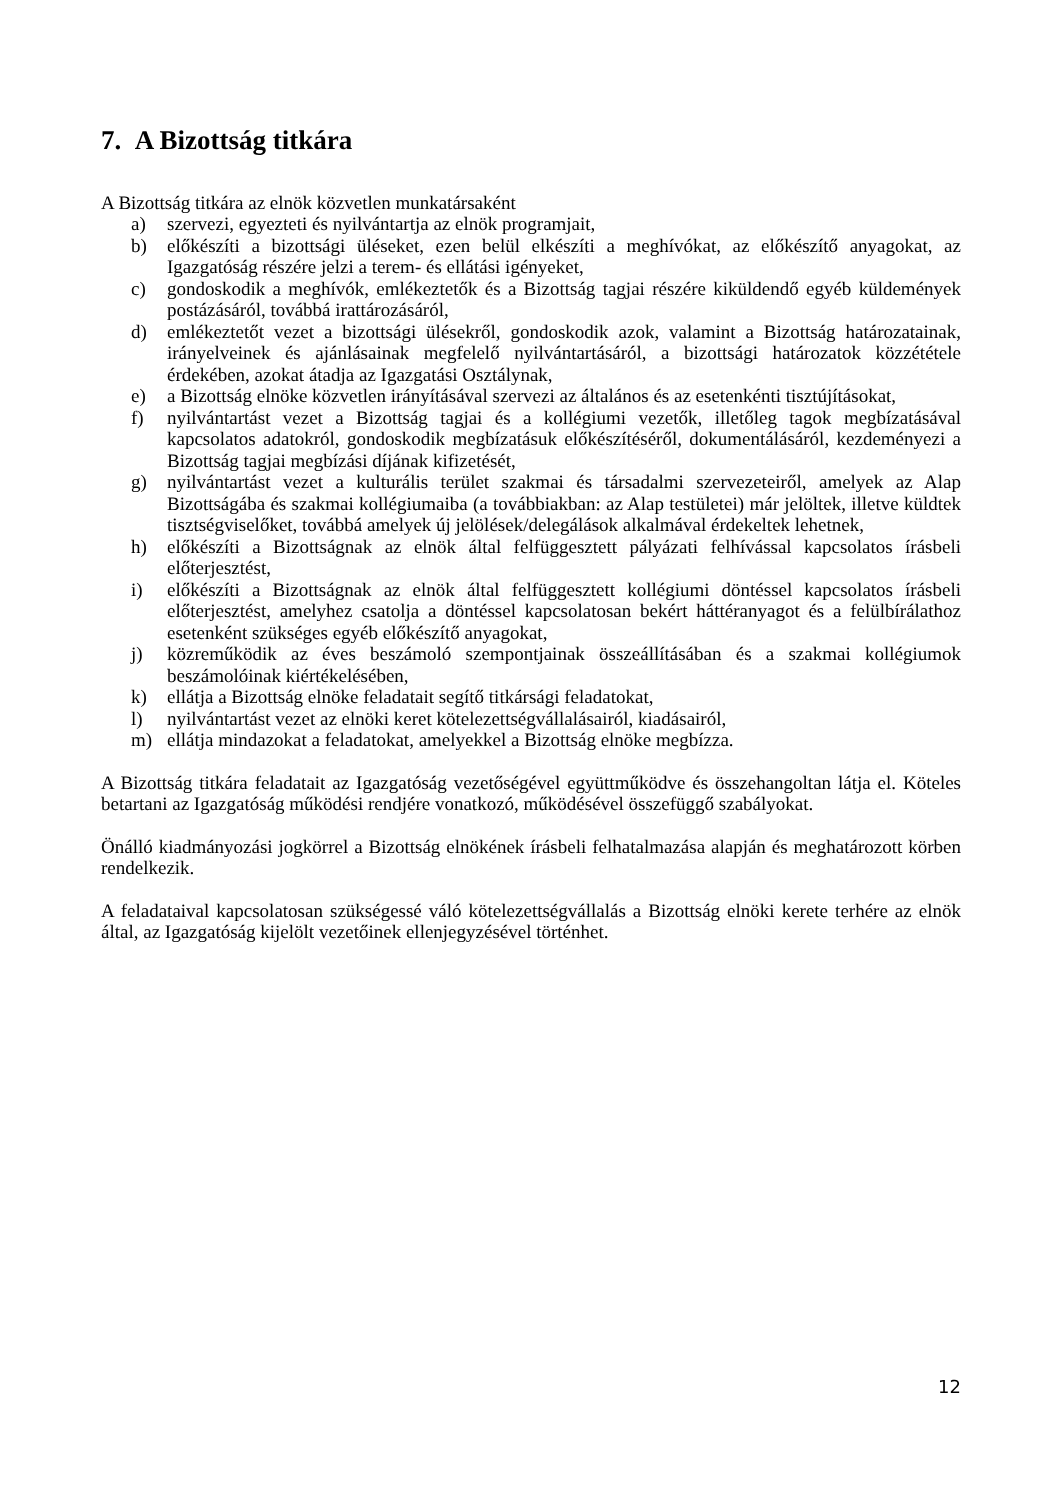7. A Bizottság titkára
A Bizottság titkára az elnök közvetlen munkatársaként
a) szervezi, egyezteti és nyilvántartja az elnök programjait,
b) előkészíti a bizottsági üléseket, ezen belül elkészíti a meghívókat, az előkészítő anyagokat, az Igazgatóság részére jelzi a terem- és ellátási igényeket,
c) gondoskodik a meghívók, emlékeztetők és a Bizottság tagjai részére kiküldendő egyéb küldemények postázásáról, továbbá irattározásáról,
d) emlékeztetőt vezet a bizottsági ülésekről, gondoskodik azok, valamint a Bizottság határozatainak, irányelveinek és ajánlásainak megfelelő nyilvántartásáról, a bizottsági határozatok közzététele érdekében, azokat átadja az Igazgatási Osztálynak,
e) a Bizottság elnöke közvetlen irányításával szervezi az általános és az esetenkénti tisztújításokat,
f) nyilvántartást vezet a Bizottság tagjai és a kollégiumi vezetők, illetőleg tagok megbízatásával kapcsolatos adatokról, gondoskodik megbízatásuk előkészítéséről, dokumentálásáról, kezdeményezi a Bizottság tagjai megbízási díjának kifizetését,
g) nyilvántartást vezet a kulturális terület szakmai és társadalmi szervezeteiről, amelyek az Alap Bizottságába és szakmai kollégiumaiba (a továbbiakban: az Alap testületei) már jelöltek, illetve küldtek tisztségviselőket, továbbá amelyek új jelölések/delegálások alkalmával érdekeltek lehetnek,
h) előkészíti a Bizottságnak az elnök által felfüggesztett pályázati felhívással kapcsolatos írásbeli előterjesztést,
i) előkészíti a Bizottságnak az elnök által felfüggesztett kollégiumi döntéssel kapcsolatos írásbeli előterjesztést, amelyhez csatolja a döntéssel kapcsolatosan bekért háttéranyagot és a felülbírálathoz esetenként szükséges egyéb előkészítő anyagokat,
j) közreműködik az éves beszámoló szempontjainak összeállításában és a szakmai kollégiumok beszámolóinak kiértékelésében,
k) ellátja a Bizottság elnöke feladatait segítő titkársági feladatokat,
l) nyilvántartást vezet az elnöki keret kötelezettségvállalásairól, kiadásairól,
m) ellátja mindazokat a feladatokat, amelyekkel a Bizottság elnöke megbízza.
A Bizottság titkára feladatait az Igazgatóság vezetőségével együttműködve és összehangoltan látja el. Köteles betartani az Igazgatóság működési rendjére vonatkozó, működésével összefüggő szabályokat.
Önálló kiadmányozási jogkörrel a Bizottság elnökének írásbeli felhatalmazása alapján és meghatározott körben rendelkezik.
A feladataival kapcsolatosan szükségessé váló kötelezettségvállalás a Bizottság elnöki kerete terhére az elnök által, az Igazgatóság kijelölt vezetőinek ellenjegyzésével történhet.
12